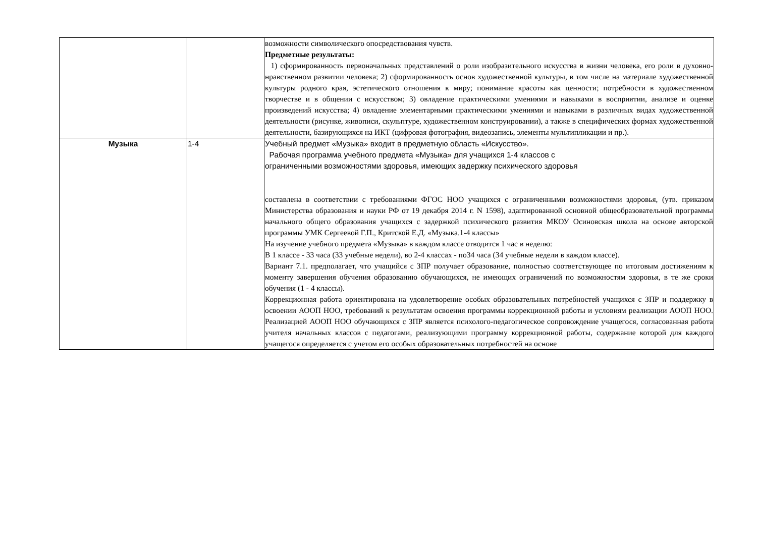| | | возможности символического опосредствования чувств. Предметные результаты: 1) сформированность первоначальных представлений о роли изобразительного искусства в жизни человека, его роли в духовно-нравственном развитии человека; 2) сформированность основ художественной культуры, в том числе на материале художественной культуры родного края, эстетического отношения к миру; понимание красоты как ценности; потребности в художественном творчестве и в общении с искусством; 3) овладение практическими умениями и навыками в восприятии, анализе и оценке произведений искусства; 4) овладение элементарными практическими умениями и навыками в различных видах художественной деятельности (рисунке, живописи, скульптуре, художественном конструировании), а также в специфических формах художественной деятельности, базирующихся на ИКТ (цифровая фотография, видеозапись, элементы мультипликации и пр.). |
| Музыка | 1-4 | Учебный предмет «Музыка» входит в предметную область «Искусство». Рабочая программа учебного предмета «Музыка» для учащихся 1-4 классов с ограниченными возможностями здоровья, имеющих задержку психического здоровья составлена в соответствии с требованиями ФГОС НОО учащихся с ограниченными возможностями здоровья, (утв. приказом Министерства образования и науки РФ от 19 декабря 2014 г. N 1598), адаптированной основной общеобразовательной программы начального общего образования учащихся с задержкой психического развития МКОУ Осиновская школа на основе авторской программы УМК Сергеевой Г.П., Критской Е.Д. «Музыка.1-4 классы» На изучение учебного предмета «Музыка» в каждом классе отводится 1 час в неделю: В 1 классе - 33 часа (33 учебные недели), во 2-4 классах - по34 часа (34 учебные недели в каждом классе). Вариант 7.1. предполагает, что учащийся с ЗПР получает образование, полностью соответствующее по итоговым достижениям к моменту завершения обучения образованию обучающихся, не имеющих ограничений по возможностям здоровья, в те же сроки обучения (1 - 4 классы). Коррекционная работа ориентирована на удовлетворение особых образовательных потребностей учащихся с ЗПР и поддержку в освоении АООП НОО, требований к результатам освоения программы коррекционной работы и условиям реализации АООП НОО. Реализацией АООП НОО обучающихся с ЗПР является психолого-педагогическое сопровождение учащегося, согласованная работа учителя начальных классов с педагогами, реализующими программу коррекционной работы, содержание которой для каждого учащегося определяется с учетом его особых образовательных потребностей на основе |